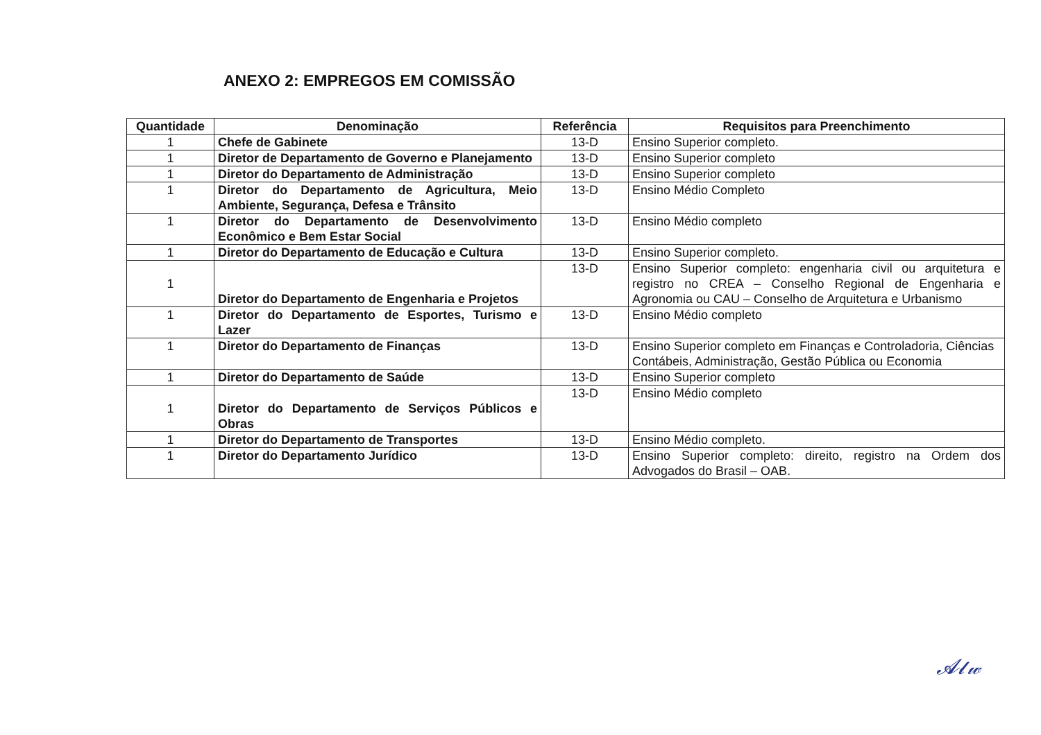ANEXO 2: EMPREGOS EM COMISSÃO
| Quantidade | Denominação | Referência | Requisitos para Preenchimento |
| --- | --- | --- | --- |
| 1 | Chefe de Gabinete | 13-D | Ensino Superior completo. |
| 1 | Diretor de Departamento de Governo e Planejamento | 13-D | Ensino Superior completo |
| 1 | Diretor do Departamento de Administração | 13-D | Ensino Superior completo |
| 1 | Diretor do Departamento de Agricultura, Meio Ambiente, Segurança, Defesa e Trânsito | 13-D | Ensino Médio Completo |
| 1 | Diretor do Departamento de Desenvolvimento Econômico e Bem Estar Social | 13-D | Ensino Médio completo |
| 1 | Diretor do Departamento de Educação e Cultura | 13-D | Ensino Superior completo. |
| 1 | Diretor do Departamento de Engenharia e Projetos | 13-D | Ensino Superior completo: engenharia civil ou arquitetura e registro no CREA – Conselho Regional de Engenharia e Agronomia ou CAU – Conselho de Arquitetura e Urbanismo |
| 1 | Diretor do Departamento de Esportes, Turismo e Lazer | 13-D | Ensino Médio completo |
| 1 | Diretor do Departamento de Finanças | 13-D | Ensino Superior completo em Finanças e Controladoria, Ciências Contábeis, Administração, Gestão Pública ou Economia |
| 1 | Diretor do Departamento de Saúde | 13-D | Ensino Superior completo |
| 1 | Diretor do Departamento de Serviços Públicos e Obras | 13-D | Ensino Médio completo |
| 1 | Diretor do Departamento de Transportes | 13-D | Ensino Médio completo. |
| 1 | Diretor do Departamento Jurídico | 13-D | Ensino Superior completo: direito, registro na Ordem dos Advogados do Brasil – OAB. |
𝓐𝓵𝓌